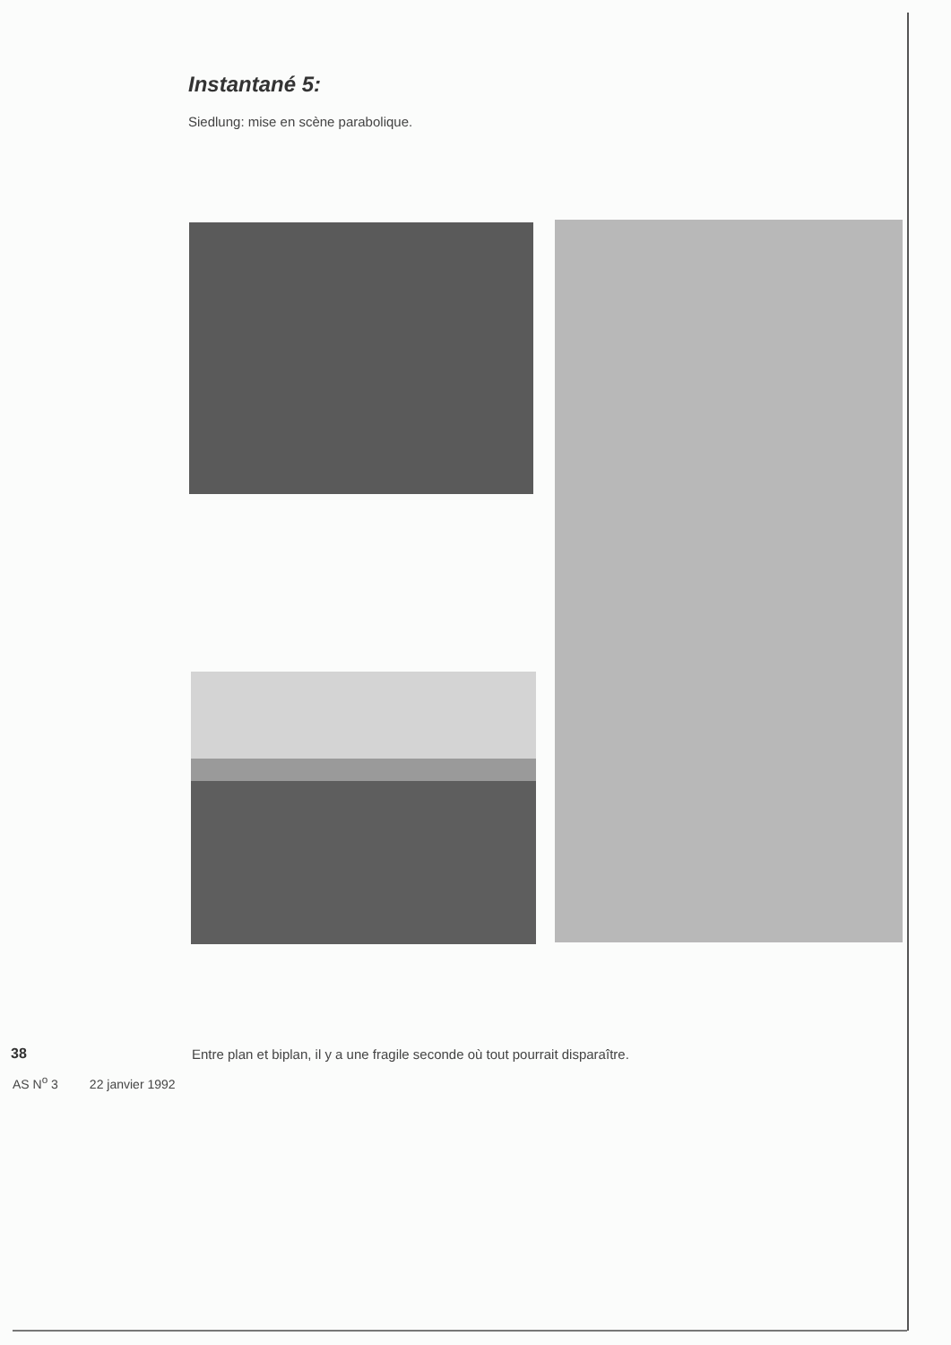Instantané 5:
Siedlung: mise en scène parabolique.
38
Entre plan et biplan, il y a une fragile seconde où tout pourrait disparaître.
AS N<sup>o</sup> 3 22 janvier 1992